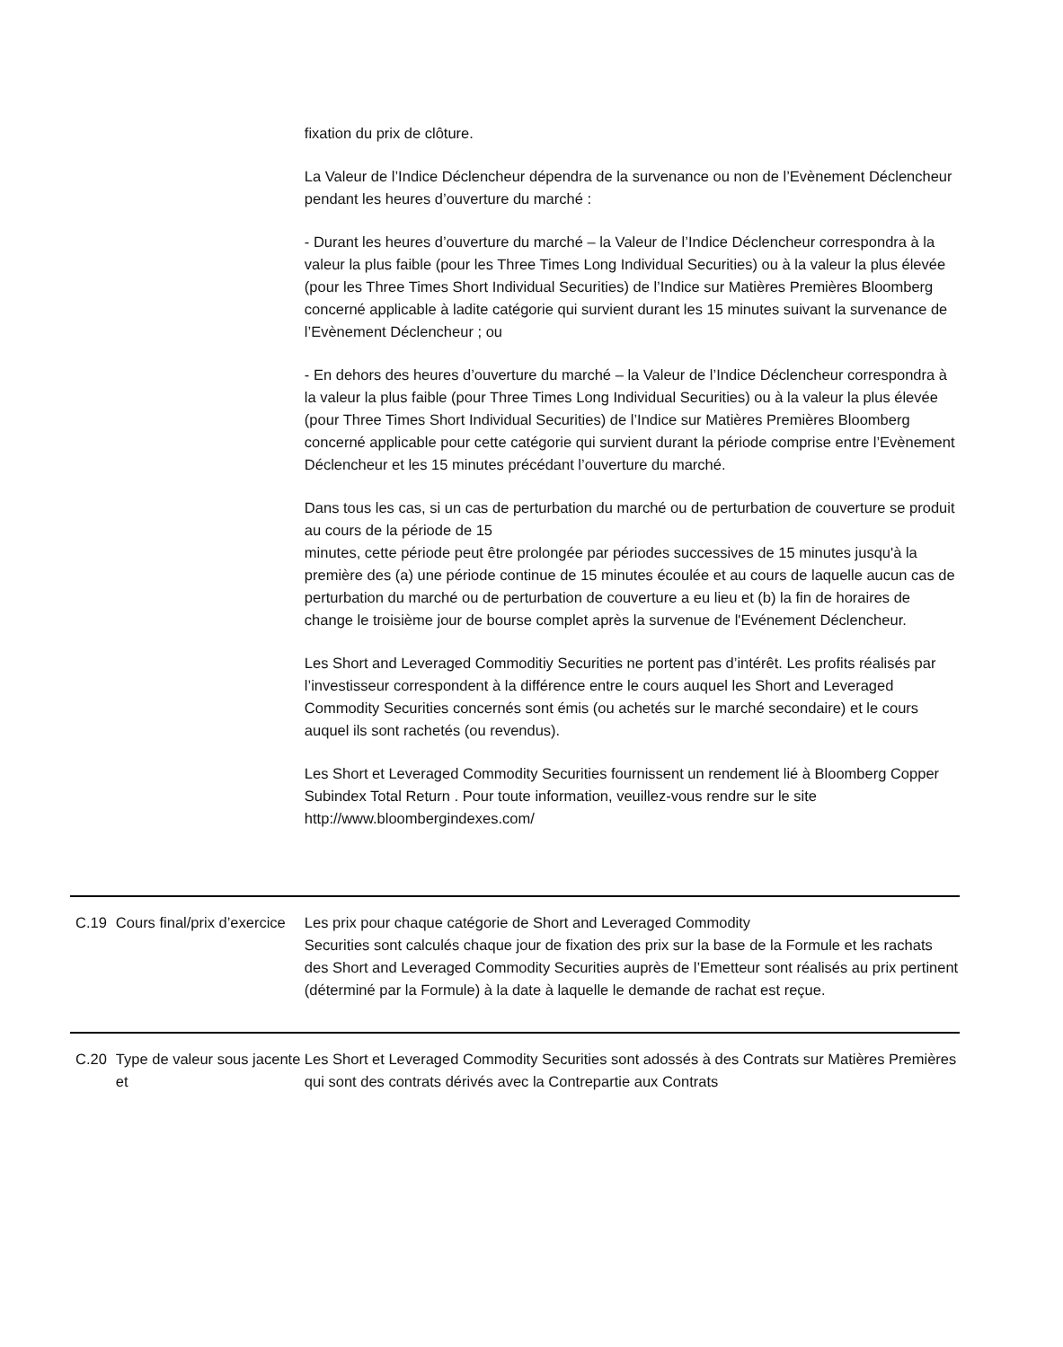| | | fixation du prix de clôture. La Valeur de l’Indice Déclencheur dépendra de la survenance ou non de l’Evènement Déclencheur pendant les heures d’ouverture du marché : - Durant les heures d’ouverture du marché – la Valeur de l’Indice Déclencheur correspondra à la valeur la plus faible (pour les Three Times Long Individual Securities) ou à la valeur la plus élevée (pour les Three Times Short Individual Securities) de l’Indice sur Matières Premières Bloomberg concerné applicable à ladite catégorie qui survient durant les 15 minutes suivant la survenance de l’Evènement Déclencheur ; ou - En dehors des heures d’ouverture du marché – la Valeur de l’Indice Déclencheur correspondra à la valeur la plus faible (pour Three Times Long Individual Securities) ou à la valeur la plus élevée (pour Three Times Short Individual Securities) de l’Indice sur Matières Premières Bloomberg concerné applicable pour cette catégorie qui survient durant la période comprise entre l’Evènement Déclencheur et les 15 minutes précédant l’ouverture du marché. Dans tous les cas, si un cas de perturbation du marché ou de perturbation de couverture se produit au cours de la période de 15 minutes, cette période peut être prolongée par périodes successives de 15 minutes jusqu'à la première des (a) une période continue de 15 minutes écoulée et au cours de laquelle aucun cas de perturbation du marché ou de perturbation de couverture a eu lieu et (b) la fin de horaires de change le troisième jour de bourse complet après la survenue de l'Evénement Déclencheur. Les Short and Leveraged Commoditiy Securities ne portent pas d’intérêt. Les profits réalisés par l’investisseur correspondent à la différence entre le cours auquel les Short and Leveraged Commodity Securities concernés sont émis (ou achetés sur le marché secondaire) et le cours auquel ils sont rachetés (ou revendus). Les Short et Leveraged Commodity Securities fournissent un rendement lié à Bloomberg Copper Subindex Total Return . Pour toute information, veuillez-vous rendre sur le site http://www.bloombergindexes.com/ |
| C.19 | Cours final/prix d’exercice | Les prix pour chaque catégorie de Short and Leveraged Commodity Securities sont calculés chaque jour de fixation des prix sur la base de la Formule et les rachats des Short and Leveraged Commodity Securities auprès de l’Emetteur sont réalisés au prix pertinent (déterminé par la Formule) à la date à laquelle le demande de rachat est reçue. |
| C.20 | Type de valeur sous jacente et | Les Short et Leveraged Commodity Securities sont adossés à des Contrats sur Matières Premières qui sont des contrats dérivés avec la Contrepartie aux Contrats |